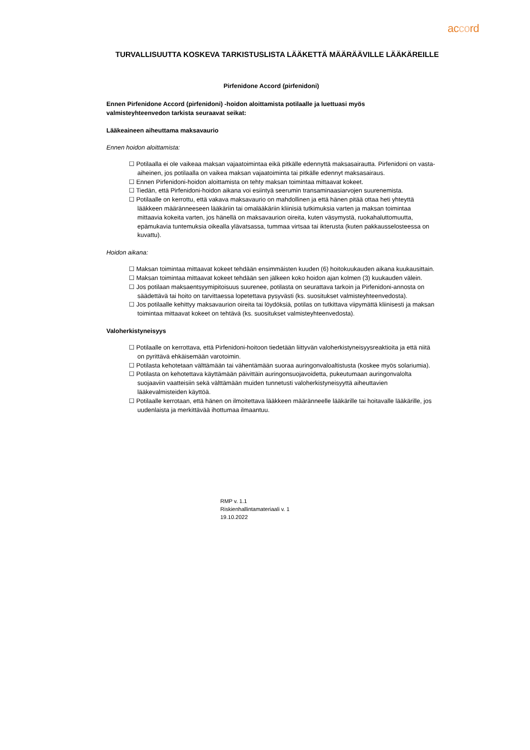accord
TURVALLISUUTTA KOSKEVA TARKISTUSLISTA LÄÄKETTÄ MÄÄRÄÄVILLE LÄÄKÄREILLE
Pirfenidone Accord (pirfenidoni)
Ennen Pirfenidone Accord (pirfenidoni) -hoidon aloittamista potilaalle ja luettuasi myös
valmisteyhteenvedon tarkista seuraavat seikat:
Lääkeaineen aiheuttama maksavaurio
Ennen hoidon aloittamista:
☐ Potilaalla ei ole vaikeaa maksan vajaatoimintaa eikä pitkälle edennyttä maksasairautta. Pirfenidoni on vasta-aiheinen, jos potilaalla on vaikea maksan vajaatoiminta tai pitkälle edennyt maksasairaus.
☐ Ennen Pirfenidoni-hoidon aloittamista on tehty maksan toimintaa mittaavat kokeet.
☐ Tiedän, että Pirfenidoni-hoidon aikana voi esiintyä seerumin transaminaasiarvojen suurenemista.
☐ Potilaalle on kerrottu, että vakava maksavaurio on mahdollinen ja että hänen pitää ottaa heti yhteyttä lääkkeen määränneeseen lääkäriin tai omalääkäriin kliinisiä tutkimuksia varten ja maksan toimintaa mittaavia kokeita varten, jos hänellä on maksavaurion oireita, kuten väsymystä, ruokahaluttomuutta, epämukavia tuntemuksia oikealla ylävatsassa, tummaa virtsaa tai ikterusta (kuten pakkausselosteessa on kuvattu).
Hoidon aikana:
☐ Maksan toimintaa mittaavat kokeet tehdään ensimmäisten kuuden (6) hoitokuukauden aikana kuukausittain.
☐ Maksan toimintaa mittaavat kokeet tehdään sen jälkeen koko hoidon ajan kolmen (3) kuukauden välein.
☐ Jos potilaan maksaentsyymipitoisuus suurenee, potilasta on seurattava tarkoin ja Pirfenidoni-annosta on säädettävä tai hoito on tarvittaessa lopetettava pysyvästi (ks. suositukset valmisteyhteenvedosta).
☐ Jos potilaalle kehittyy maksavaurion oireita tai löydöksiä, potilas on tutkittava viipymättä kliinisesti ja maksan toimintaa mittaavat kokeet on tehtävä (ks. suositukset valmisteyhteenvedosta).
Valoherkistyneisyys
☐ Potilaalle on kerrottava, että Pirfenidoni-hoitoon tiedetään liittyvän valoherkistyneisyysreaktioita ja että niitä on pyrittävä ehkäisemään varotoimin.
☐ Potilasta kehotetaan välttämään tai vähentämään suoraa auringonvaloaltistusta (koskee myös solariumia).
☐ Potilasta on kehotettava käyttämään päivittäin auringonsuojavoidetta, pukeutumaan auringonvalolta suojaaviin vaatteisiin sekä välttämään muiden tunnetusti valoherkistyneisyyttä aiheuttavien lääkevalmisteiden käyttöä.
☐ Potilaalle kerrotaan, että hänen on ilmoitettava lääkkeen määränneelle lääkärille tai hoitavalle lääkärille, jos uudenlaista ja merkittävää ihottumaa ilmaantuu.
RMP v. 1.1
Riskienhallintamateriaali v. 1
19.10.2022